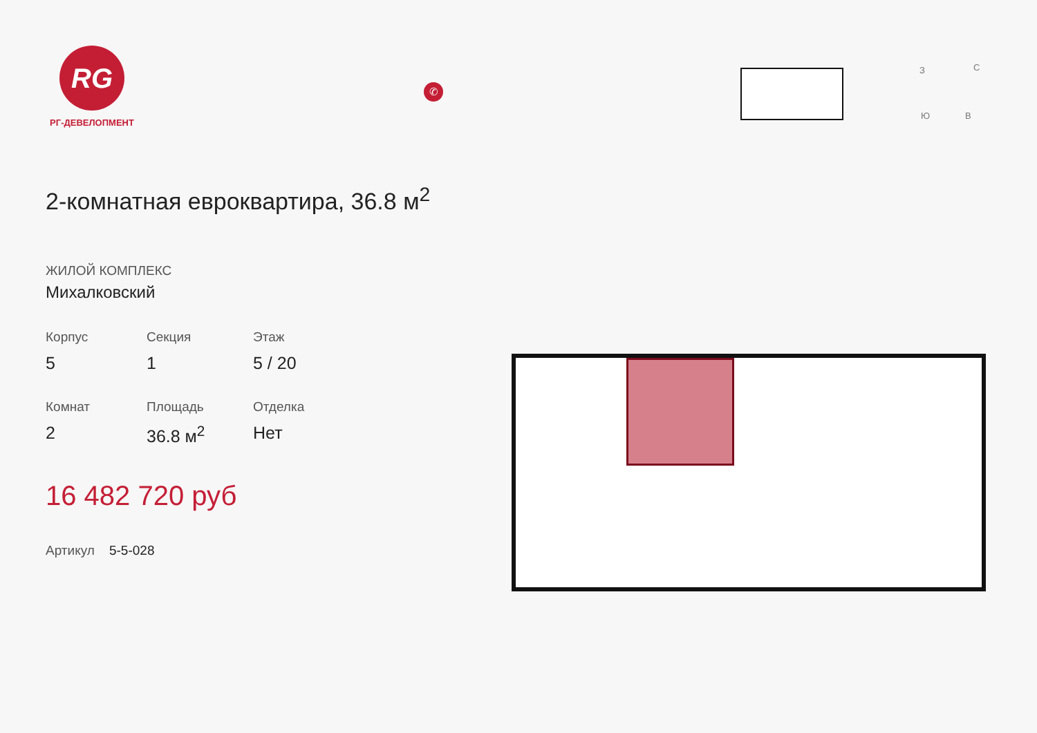RG
РГ-ДЕВЕЛОПМЕНТ
✆
З С
Ю В
2-комнатная евроквартира, 36.8 м<sup>2</sup>
ЖИЛОЙ КОМПЛЕКС
Михалковский
Корпус
5
Секция
1
Этаж
5 / 20
Комнат
2
Площадь
36.8 м<sup>2</sup>
Отделка
Нет
16 482 720 руб
Артикул 5-5-028